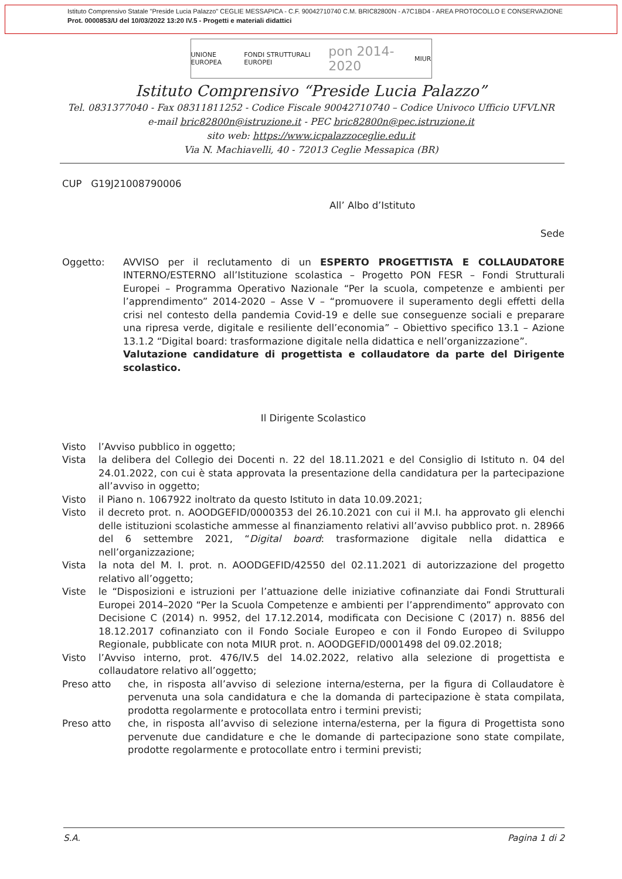Istituto Comprensivo Statale "Preside Lucia Palazzo" CEGLIE MESSAPICA - C.F. 90042710740 C.M. BRIC82800N - A7C1BD4 - AREA PROTOCOLLO E CONSERVAZIONE
Prot. 0000853/U del 10/03/2022 13:20 IV.5 - Progetti e materiali didattici
UNIONE EUROPEA FONDI STRUTTURALI EUROPEI pon 2014-2020 MIUR
Istituto Comprensivo “Preside Lucia Palazzo”
Tel. 0831377040 - Fax 08311811252 - Codice Fiscale 90042710740 – Codice Univoco Ufficio UFVLNR
e-mail bric82800n@istruzione.it - PEC bric82800n@pec.istruzione.it
sito web: https://www.icpalazzoceglie.edu.it
Via N. Machiavelli, 40 - 72013 Ceglie Messapica (BR)
CUP G19J21008790006
All’ Albo d’Istituto
Sede
Oggetto: AVVISO per il reclutamento di un ESPERTO PROGETTISTA E COLLAUDATORE INTERNO/ESTERNO all’Istituzione scolastica – Progetto PON FESR – Fondi Strutturali Europei – Programma Operativo Nazionale “Per la scuola, competenze e ambienti per l’apprendimento” 2014-2020 – Asse V – “promuovere il superamento degli effetti della crisi nel contesto della pandemia Covid-19 e delle sue conseguenze sociali e preparare una ripresa verde, digitale e resiliente dell’economia” – Obiettivo specifico 13.1 – Azione 13.1.2 “Digital board: trasformazione digitale nella didattica e nell’organizzazione”.
Valutazione candidature di progettista e collaudatore da parte del Dirigente scolastico.
Il Dirigente Scolastico
Visto l’Avviso pubblico in oggetto;
Vista la delibera del Collegio dei Docenti n. 22 del 18.11.2021 e del Consiglio di Istituto n. 04 del 24.01.2022, con cui è stata approvata la presentazione della candidatura per la partecipazione all’avviso in oggetto;
Visto il Piano n. 1067922 inoltrato da questo Istituto in data 10.09.2021;
Visto il decreto prot. n. AOODGEFID/0000353 del 26.10.2021 con cui il M.I. ha approvato gli elenchi delle istituzioni scolastiche ammesse al finanziamento relativi all’avviso pubblico prot. n. 28966 del 6 settembre 2021, “Digital board: trasformazione digitale nella didattica e nell’organizzazione;
Vista la nota del M. I. prot. n. AOODGEFID/42550 del 02.11.2021 di autorizzazione del progetto relativo all’oggetto;
Viste le “Disposizioni e istruzioni per l’attuazione delle iniziative cofinanziate dai Fondi Strutturali Europei 2014–2020 “Per la Scuola Competenze e ambienti per l’apprendimento” approvato con Decisione C (2014) n. 9952, del 17.12.2014, modificata con Decisione C (2017) n. 8856 del 18.12.2017 cofinanziato con il Fondo Sociale Europeo e con il Fondo Europeo di Sviluppo Regionale, pubblicate con nota MIUR prot. n. AOODGEFID/0001498 del 09.02.2018;
Visto l’Avviso interno, prot. 476/IV.5 del 14.02.2022, relativo alla selezione di progettista e collaudatore relativo all’oggetto;
Preso atto che, in risposta all’avviso di selezione interna/esterna, per la figura di Collaudatore è pervenuta una sola candidatura e che la domanda di partecipazione è stata compilata, prodotta regolarmente e protocollata entro i termini previsti;
Preso atto che, in risposta all’avviso di selezione interna/esterna, per la figura di Progettista sono pervenute due candidature e che le domande di partecipazione sono state compilate, prodotte regolarmente e protocollate entro i termini previsti;
S.A. Pagina 1 di 2